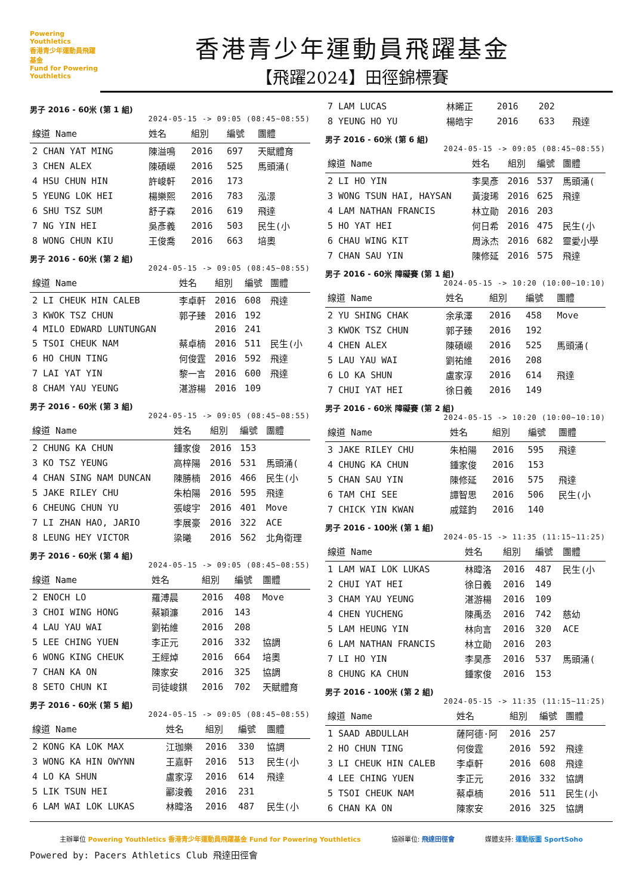Powering Youthletics
香港青少年運動員飛躍基金
Fund for Powering Youthletics
香港青少年運動員飛躍基金
【飛躍2024】田徑錦標賽
男子 2016 - 60米 (第 1 組)
2024-05-15 -> 09:05 (08:45~08:55)
| 線道 Name | 姓名 | 組別 | 編號 | 團體 |
| --- | --- | --- | --- | --- |
| 2 CHAN YAT MING | 陳溢鳴 | 2016 | 697 | 天賦體育 |
| 3 CHEN ALEX | 陳碩嶸 | 2016 | 525 | 馬頭涌( |
| 4 HSU CHUN HIN | 許峻軒 | 2016 | 173 | |
| 5 YEUNG LOK HEI | 楊樂熙 | 2016 | 783 | 泓澋 |
| 6 SHU TSZ SUM | 舒子森 | 2016 | 619 | 飛達 |
| 7 NG YIN HEI | 吳彥義 | 2016 | 503 | 民生(小 |
| 8 WONG CHUN KIU | 王俊喬 | 2016 | 663 | 培奧 |
男子 2016 - 60米 (第 2 組)
2024-05-15 -> 09:05 (08:45~08:55)
| 線道 Name | 姓名 | 組別 | 編號 | 團體 |
| --- | --- | --- | --- | --- |
| 2 LI CHEUK HIN CALEB | 李卓軒 | 2016 | 608 | 飛達 |
| 3 KWOK TSZ CHUN | 郭子臻 | 2016 | 192 | |
| 4 MILO EDWARD LUNTUNGAN | | 2016 | 241 | |
| 5 TSOI CHEUK NAM | 蔡卓楠 | 2016 | 511 | 民生(小 |
| 6 HO CHUN TING | 何俊霆 | 2016 | 592 | 飛達 |
| 7 LAI YAT YIN | 黎一言 | 2016 | 600 | 飛達 |
| 8 CHAM YAU YEUNG | 湛游楊 | 2016 | 109 | |
男子 2016 - 60米 (第 3 組)
2024-05-15 -> 09:05 (08:45~08:55)
| 線道 Name | 姓名 | 組別 | 編號 | 團體 |
| --- | --- | --- | --- | --- |
| 2 CHUNG KA CHUN | 鍾家俊 | 2016 | 153 | |
| 3 KO TSZ YEUNG | 高梓陽 | 2016 | 531 | 馬頭涌( |
| 4 CHAN SING NAM DUNCAN | 陳勝楠 | 2016 | 466 | 民生(小 |
| 5 JAKE RILEY CHU | 朱柏陽 | 2016 | 595 | 飛達 |
| 6 CHEUNG CHUN YU | 張峻宇 | 2016 | 401 | Move |
| 7 LI ZHAN HAO, JARIO | 李展豪 | 2016 | 322 | ACE |
| 8 LEUNG HEY VICTOR | 梁曦 | 2016 | 562 | 北角衛理 |
男子 2016 - 60米 (第 4 組)
2024-05-15 -> 09:05 (08:45~08:55)
| 線道 Name | 姓名 | 組別 | 編號 | 團體 |
| --- | --- | --- | --- | --- |
| 2 ENOCH LO | 羅溥晨 | 2016 | 408 | Move |
| 3 CHOI WING HONG | 蔡穎濂 | 2016 | 143 | |
| 4 LAU YAU WAI | 劉祐維 | 2016 | 208 | |
| 5 LEE CHING YUEN | 李正元 | 2016 | 332 | 協調 |
| 6 WONG KING CHEUK | 王經焯 | 2016 | 664 | 培奧 |
| 7 CHAN KA ON | 陳家安 | 2016 | 325 | 協調 |
| 8 SETO CHUN KI | 司徒峻錤 | 2016 | 702 | 天賦體育 |
男子 2016 - 60米 (第 5 組)
2024-05-15 -> 09:05 (08:45~08:55)
| 線道 Name | 姓名 | 組別 | 編號 | 團體 |
| --- | --- | --- | --- | --- |
| 2 KONG KA LOK MAX | 江珈樂 | 2016 | 330 | 協調 |
| 3 WONG KA HIN OWYNN | 王嘉軒 | 2016 | 513 | 民生(小 |
| 4 LO KA SHUN | 盧家淳 | 2016 | 614 | 飛達 |
| 5 LIK TSUN HEI | 酈浚義 | 2016 | 231 | |
| 6 LAM WAI LOK LUKAS | 林暐洛 | 2016 | 487 | 民生(小 |
| 7 LAM LUCAS | 林晞正 | 2016 | 202 | |
| 8 YEUNG HO YU | 楊皓宇 | 2016 | 633 | 飛達 |
男子 2016 - 60米 (第 6 組)
2024-05-15 -> 09:05 (08:45~08:55)
| 線道 Name | 姓名 | 組別 | 編號 | 團體 |
| --- | --- | --- | --- | --- |
| 2 LI HO YIN | 李昊彥 | 2016 | 537 | 馬頭涌( |
| 3 WONG TSUN HAI, HAYSAN | 黃浚琋 | 2016 | 625 | 飛達 |
| 4 LAM NATHAN FRANCIS | 林立勛 | 2016 | 203 | |
| 5 HO YAT HEI | 何日希 | 2016 | 475 | 民生(小 |
| 6 CHAU WING KIT | 周泳杰 | 2016 | 682 | 靈愛小學 |
| 7 CHAN SAU YIN | 陳修延 | 2016 | 575 | 飛達 |
男子 2016 - 60米 障礙賽 (第 1 組)
2024-05-15 -> 10:20 (10:00~10:10)
| 線道 Name | 姓名 | 組別 | 編號 | 團體 |
| --- | --- | --- | --- | --- |
| 2 YU SHING CHAK | 余承澤 | 2016 | 458 | Move |
| 3 KWOK TSZ CHUN | 郭子臻 | 2016 | 192 | |
| 4 CHEN ALEX | 陳碩嶸 | 2016 | 525 | 馬頭涌( |
| 5 LAU YAU WAI | 劉祐維 | 2016 | 208 | |
| 6 LO KA SHUN | 盧家淳 | 2016 | 614 | 飛達 |
| 7 CHUI YAT HEI | 徐日義 | 2016 | 149 | |
男子 2016 - 60米 障礙賽 (第 2 組)
2024-05-15 -> 10:20 (10:00~10:10)
| 線道 Name | 姓名 | 組別 | 編號 | 團體 |
| --- | --- | --- | --- | --- |
| 3 JAKE RILEY CHU | 朱柏陽 | 2016 | 595 | 飛達 |
| 4 CHUNG KA CHUN | 鍾家俊 | 2016 | 153 | |
| 5 CHAN SAU YIN | 陳修延 | 2016 | 575 | 飛達 |
| 6 TAM CHI SEE | 譚智思 | 2016 | 506 | 民生(小 |
| 7 CHICK YIN KWAN | 戚筵鈞 | 2016 | 140 | |
男子 2016 - 100米 (第 1 組)
2024-05-15 -> 11:35 (11:15~11:25)
| 線道 Name | 姓名 | 組別 | 編號 | 團體 |
| --- | --- | --- | --- | --- |
| 1 LAM WAI LOK LUKAS | 林暐洛 | 2016 | 487 | 民生(小 |
| 2 CHUI YAT HEI | 徐日義 | 2016 | 149 | |
| 3 CHAM YAU YEUNG | 湛游楊 | 2016 | 109 | |
| 4 CHEN YUCHENG | 陳禹丞 | 2016 | 742 | 慈幼 |
| 5 LAM HEUNG YIN | 林向言 | 2016 | 320 | ACE |
| 6 LAM NATHAN FRANCIS | 林立勛 | 2016 | 203 | |
| 7 LI HO YIN | 李昊彥 | 2016 | 537 | 馬頭涌( |
| 8 CHUNG KA CHUN | 鍾家俊 | 2016 | 153 | |
男子 2016 - 100米 (第 2 組)
2024-05-15 -> 11:35 (11:15~11:25)
| 線道 Name | 姓名 | 組別 | 編號 | 團體 |
| --- | --- | --- | --- | --- |
| 1 SAAD ABDULLAH | 薩阿德·阿 | 2016 | 257 | |
| 2 HO CHUN TING | 何俊霆 | 2016 | 592 | 飛達 |
| 3 LI CHEUK HIN CALEB | 李卓軒 | 2016 | 608 | 飛達 |
| 4 LEE CHING YUEN | 李正元 | 2016 | 332 | 協調 |
| 5 TSOI CHEUK NAM | 蔡卓楠 | 2016 | 511 | 民生(小 |
| 6 CHAN KA ON | 陳家安 | 2016 | 325 | 協調 |
主辦單位 Powering Youthletics 香港青少年運動員飛躍基金 Fund for Powering Youthletics
協辦單位: 飛達田徑會 媒體支持: 運動版圖 SportSoho
Powered by: Pacers Athletics Club 飛達田徑會